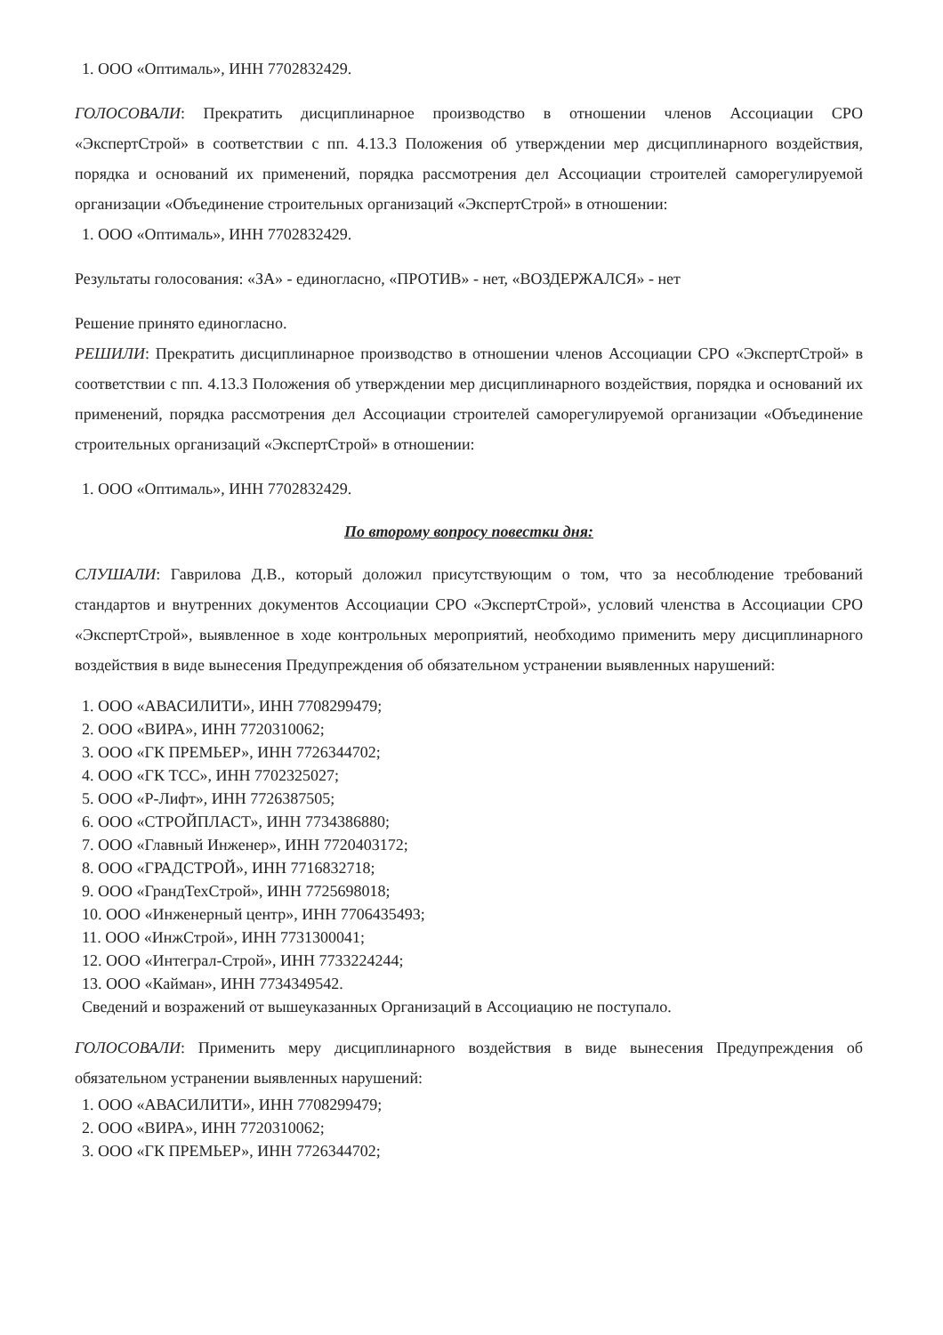1. ООО «Оптималь», ИНН 7702832429.
ГОЛОСОВАЛИ: Прекратить дисциплинарное производство в отношении членов Ассоциации СРО «ЭкспертСтрой» в соответствии с пп. 4.13.3 Положения об утверждении мер дисциплинарного воздействия, порядка и оснований их применений, порядка рассмотрения дел Ассоциации строителей саморегулируемой организации «Объединение строительных организаций «ЭкспертСтрой» в отношении:
1. ООО «Оптималь», ИНН 7702832429.
Результаты голосования: «ЗА» - единогласно, «ПРОТИВ» - нет, «ВОЗДЕРЖАЛСЯ» - нет
Решение принято единогласно.
РЕШИЛИ: Прекратить дисциплинарное производство в отношении членов Ассоциации СРО «ЭкспертСтрой» в соответствии с пп. 4.13.3 Положения об утверждении мер дисциплинарного воздействия, порядка и оснований их применений, порядка рассмотрения дел Ассоциации строителей саморегулируемой организации «Объединение строительных организаций «ЭкспертСтрой» в отношении:
1. ООО «Оптималь», ИНН 7702832429.
По второму вопросу повестки дня:
СЛУШАЛИ: Гаврилова Д.В., который доложил присутствующим о том, что за несоблюдение требований стандартов и внутренних документов Ассоциации СРО «ЭкспертСтрой», условий членства в Ассоциации СРО «ЭкспертСтрой», выявленное в ходе контрольных мероприятий, необходимо применить меру дисциплинарного воздействия в виде вынесения Предупреждения об обязательном устранении выявленных нарушений:
1. ООО «АВАСИЛИТИ», ИНН 7708299479;
2. ООО «ВИРА», ИНН 7720310062;
3. ООО «ГК ПРЕМЬЕР», ИНН 7726344702;
4. ООО «ГК ТСС», ИНН 7702325027;
5. ООО «Р-Лифт», ИНН 7726387505;
6. ООО «СТРОЙПЛАСТ», ИНН 7734386880;
7. ООО «Главный Инженер», ИНН 7720403172;
8. ООО «ГРАДСТРОЙ», ИНН 7716832718;
9. ООО «ГрандТехСтрой», ИНН 7725698018;
10. ООО «Инженерный центр», ИНН 7706435493;
11. ООО «ИнжСтрой», ИНН 7731300041;
12. ООО «Интеграл-Строй», ИНН 7733224244;
13. ООО «Кайман», ИНН 7734349542.
Сведений и возражений от вышеуказанных Организаций в Ассоциацию не поступало.
ГОЛОСОВАЛИ: Применить меру дисциплинарного воздействия в виде вынесения Предупреждения об обязательном устранении выявленных нарушений:
1. ООО «АВАСИЛИТИ», ИНН 7708299479;
2. ООО «ВИРА», ИНН 7720310062;
3. ООО «ГК ПРЕМЬЕР», ИНН 7726344702;